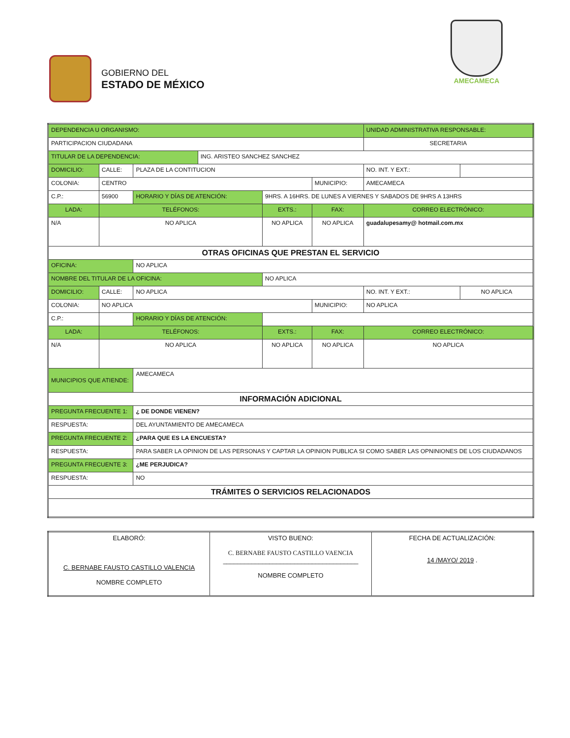GOBIERNO DEL
ESTADO DE MÉXICO
AMECAMECA
| DEPENDENCIA U ORGANISMO: | | | | | | | | UNIDAD ADMINISTRATIVA RESPONSABLE: | | |
| PARTICIPACION CIUDADANA | | | | | | | | SECRETARIA | | |
| TITULAR DE LA DEPENDENCIA: | | | | ING. ARISTEO SANCHEZ SANCHEZ | | | | | | |
| DOMICILIO: | | CALLE: | PLAZA DE LA CONTITUCION | | | | | | NO. INT. Y EXT.: | |
| COLONIA: | | CENTRO | | | | | MUNICIPIO: | AMECAMECA | | |
| C.P.: | 56900 | | HORARIO Y DÍAS DE ATENCIÓN: | | 9HRS. A 16HRS. DE LUNES A VIERNES Y SABADOS DE 9HRS A 13HRS | | | | | |
| LADA: | TELÉFONOS: | | | | EXTS.: | FAX: | | CORREO ELECTRÓNICO: | | |
| N/A | NO APLICA | | | | NO APLICA | NO APLICA | | guadalupesamy@ hotmail.com.mx | | |
| OTRAS OFICINAS QUE PRESTAN EL SERVICIO | | | | | | | | | | |
| OFICINA: | | | NO APLICA | | | | | | | |
| NOMBRE DEL TITULAR DE LA OFICINA: | | | | | NO APLICA | | | | | |
| DOMICILIO: | | CALLE: | NO APLICA | | | | | | NO. INT. Y EXT.: | NO APLICA |
| COLONIA: | | NO APLICA | | | | | MUNICIPIO: | NO APLICA | | |
| C.P.: | | | HORARIO Y DÍAS DE ATENCIÓN: | | | | | | | |
| LADA: | TELÉFONOS: | | | | EXTS.: | FAX: | | CORREO ELECTRÓNICO: | | |
| N/A | NO APLICA | | | | NO APLICA | NO APLICA | | NO APLICA | | |
| MUNICIPIOS QUE ATIENDE: | | | AMECAMECA | | | | | | | |
| INFORMACIÓN ADICIONAL | | | | | | | | | | |
| PREGUNTA FRECUENTE 1: | | | ¿ DE DONDE VIENEN? | | | | | | | |
| RESPUESTA: | | | DEL AYUNTAMIENTO DE AMECAMECA | | | | | | | |
| PREGUNTA FRECUENTE 2: | | | ¿PARA QUE ES LA ENCUESTA? | | | | | | | |
| RESPUESTA: | | | PARA SABER LA OPINION DE LAS PERSONAS Y CAPTAR LA OPINION PUBLICA SI COMO SABER LAS OPNINIONES DE LOS CIUDADANOS | | | | | | | |
| PREGUNTA FRECUENTE 3: | | | ¿ME PERJUDICA? | | | | | | | |
| RESPUESTA: | | | NO | | | | | | | |
| TRÁMITES O SERVICIOS RELACIONADOS | | | | | | | | | | |
| ELABORÓ: C. BERNABE FAUSTO CASTILLO VALENCIA NOMBRE COMPLETO | VISTO BUENO: C. BERNABE FAUSTO CASTILLO VAENCIA ______________________________________ NOMBRE COMPLETO | FECHA DE ACTUALIZACIÓN: 14 /MAYO/ 2019 . |